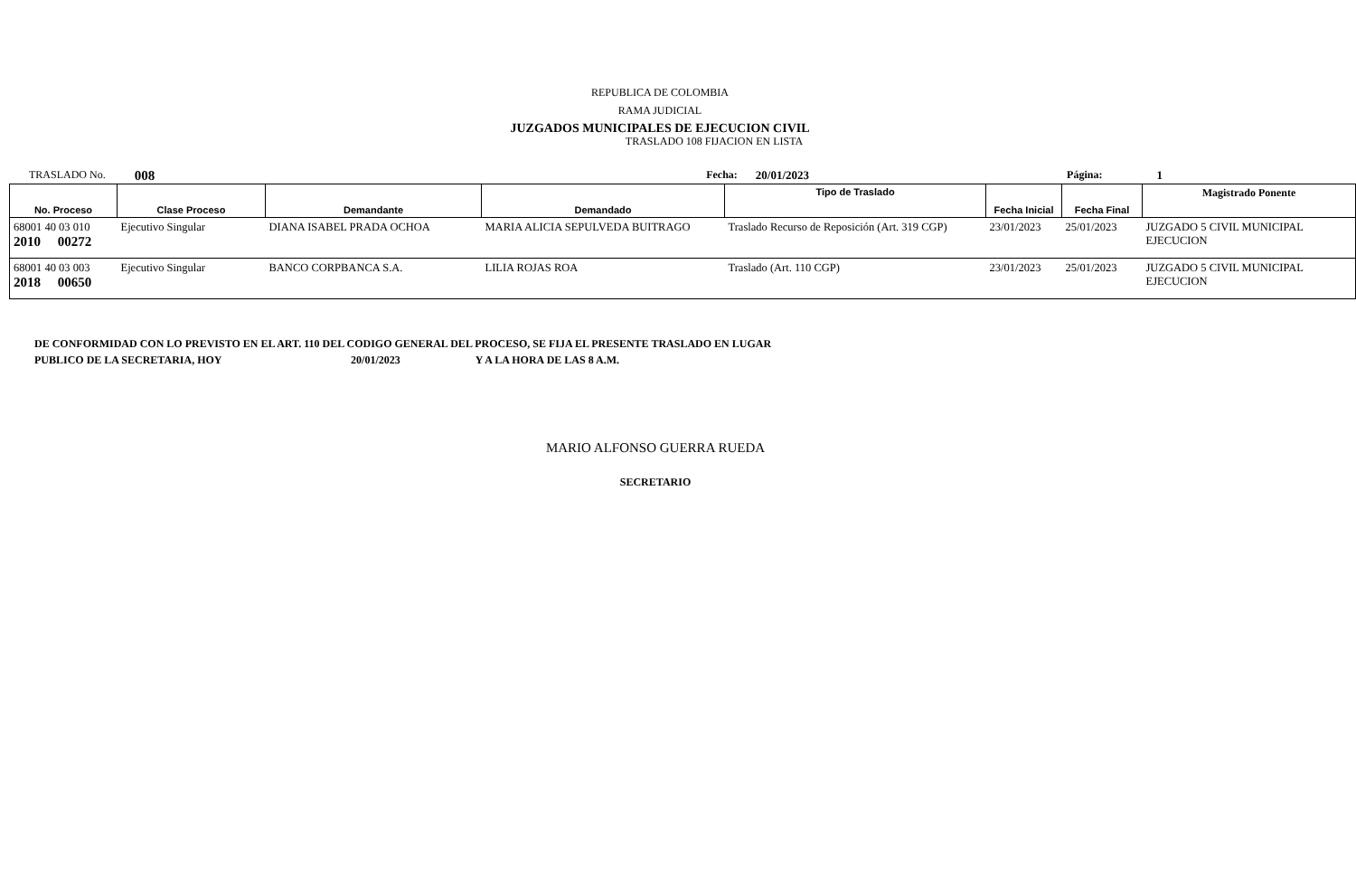REPUBLICA DE COLOMBIA
RAMA JUDICIAL
JUZGADOS MUNICIPALES DE EJECUCION CIVIL
TRASLADO 108 FIJACION EN LISTA
TRASLADO No. 008 Fecha: 20/01/2023 Página: 1
| No. Proceso | Clase Proceso | Demandante | Demandado | Tipo de Traslado | Fecha Inicial | Fecha Final | Magistrado Ponente |
| --- | --- | --- | --- | --- | --- | --- | --- |
| 68001 40 03 010 2010 00272 | Ejecutivo Singular | DIANA ISABEL PRADA OCHOA | MARIA ALICIA SEPULVEDA BUITRAGO | Traslado Recurso de Reposición (Art. 319 CGP) | 23/01/2023 | 25/01/2023 | JUZGADO 5 CIVIL MUNICIPAL EJECUCION |
| 68001 40 03 003 2018 00650 | Ejecutivo Singular | BANCO CORPBANCA S.A. | LILIA ROJAS ROA | Traslado (Art. 110 CGP) | 23/01/2023 | 25/01/2023 | JUZGADO 5 CIVIL MUNICIPAL EJECUCION |
DE CONFORMIDAD CON LO PREVISTO EN EL ART. 110 DEL CODIGO GENERAL DEL PROCESO, SE FIJA EL PRESENTE TRASLADO EN LUGAR
PUBLICO DE LA SECRETARIA, HOY 20/01/2023 Y A LA HORA DE LAS 8 A.M.
MARIO ALFONSO GUERRA RUEDA
SECRETARIO